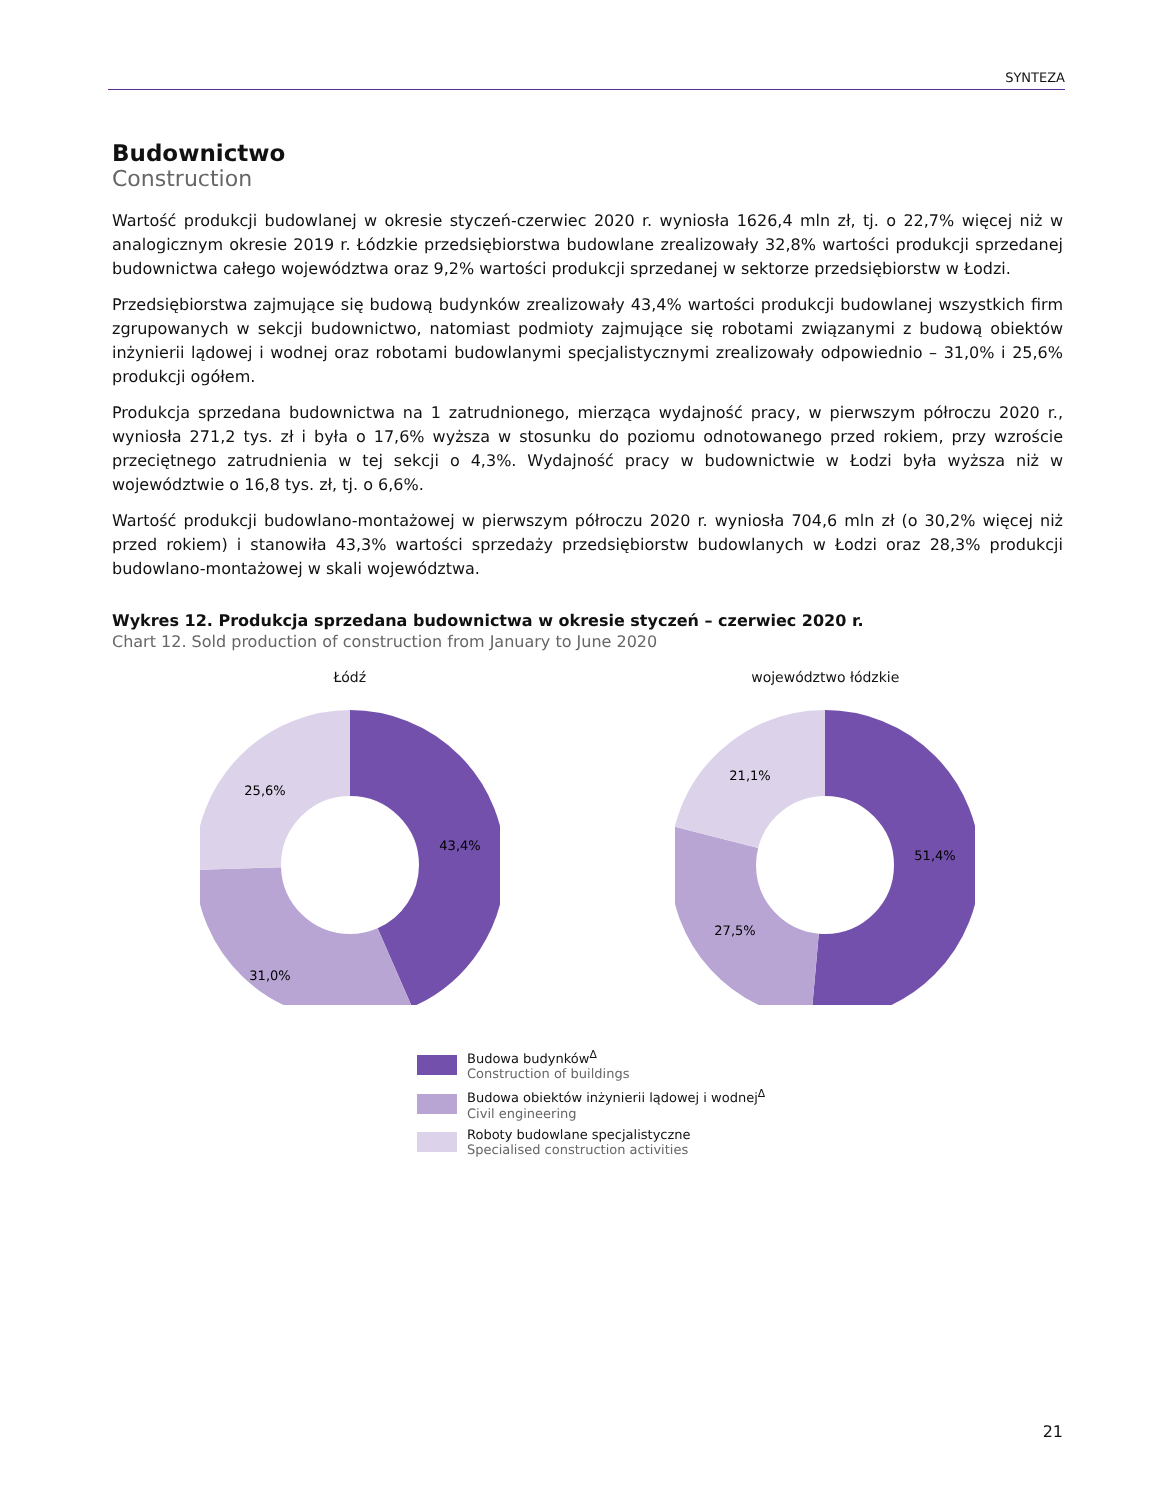SYNTEZA
Budownictwo
Construction
Wartość produkcji budowlanej w okresie styczeń-czerwiec 2020 r. wyniosła 1626,4 mln zł, tj. o 22,7% więcej niż w analogicznym okresie 2019 r. Łódzkie przedsiębiorstwa budowlane zrealizowały 32,8% wartości produkcji sprzedanej budownictwa całego województwa oraz 9,2% wartości produkcji sprzedanej w sektorze przedsiębiorstw w Łodzi.
Przedsiębiorstwa zajmujące się budową budynków zrealizowały 43,4% wartości produkcji budowlanej wszystkich firm zgrupowanych w sekcji budownictwo, natomiast podmioty zajmujące się robotami związanymi z budową obiektów inżynierii lądowej i wodnej oraz robotami budowlanymi specjalistycznymi zrealizowały odpowiednio – 31,0% i 25,6% produkcji ogółem.
Produkcja sprzedana budownictwa na 1 zatrudnionego, mierząca wydajność pracy, w pierwszym półroczu 2020 r., wyniosła 271,2 tys. zł i była o 17,6% wyższa w stosunku do poziomu odnotowanego przed rokiem, przy wzroście przeciętnego zatrudnienia w tej sekcji o 4,3%. Wydajność pracy w budownictwie w Łodzi była wyższa niż w województwie o 16,8 tys. zł, tj. o 6,6%.
Wartość produkcji budowlano-montażowej w pierwszym półroczu 2020 r. wyniosła 704,6 mln zł (o 30,2% więcej niż przed rokiem) i stanowiła 43,3% wartości sprzedaży przedsiębiorstw budowlanych w Łodzi oraz 28,3% produkcji budowlano-montażowej w skali województwa.
Wykres 12. Produkcja sprzedana budownictwa w okresie styczeń – czerwiec 2020 r.
Chart 12. Sold production of construction from January to June 2020
Łódź
43,4%
31,0%
25,6%
województwo łódzkie
51,4%
27,5%
21,1%
Budowa budynków<sup>Δ</sup>
Construction of buildings
Budowa obiektów inżynierii lądowej i wodnej<sup>Δ</sup>
Civil engineering
Roboty budowlane specjalistyczne
Specialised construction activities
21